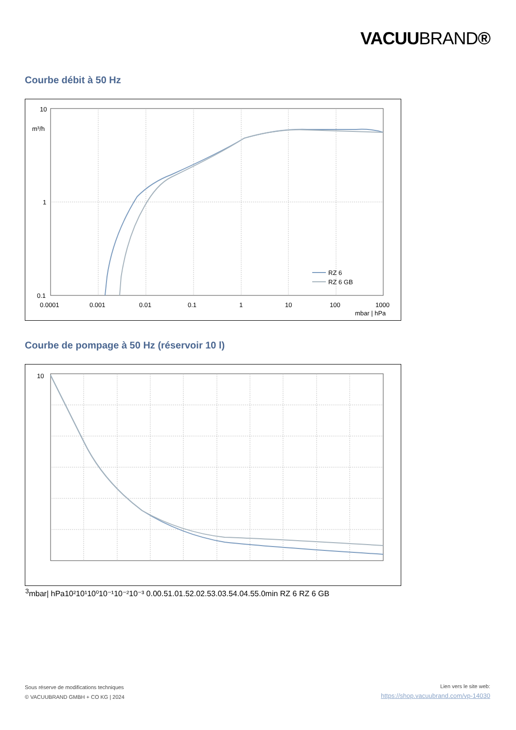VACUUBRAND®
Courbe débit à 50 Hz
10
m³/h
1
0.1
0.0001
0.001
0.01
0.1
1
10
100
1000
mbar | hPa
RZ 6
RZ 6 GB
Courbe de pompage à 50 Hz (réservoir 10 l)
103
mbar
| hPa
10²
10¹
10⁰
10⁻¹
10⁻²
10⁻³
0.0
0.5
1.0
1.5
2.0
2.5
3.0
3.5
4.0
4.5
5.0
min
RZ 6
RZ 6 GB
Sous réserve de modifications techniques
© VACUUBRAND GMBH + CO KG | 2024
Lien vers le site web:
https://shop.vacuubrand.com/vp-14030